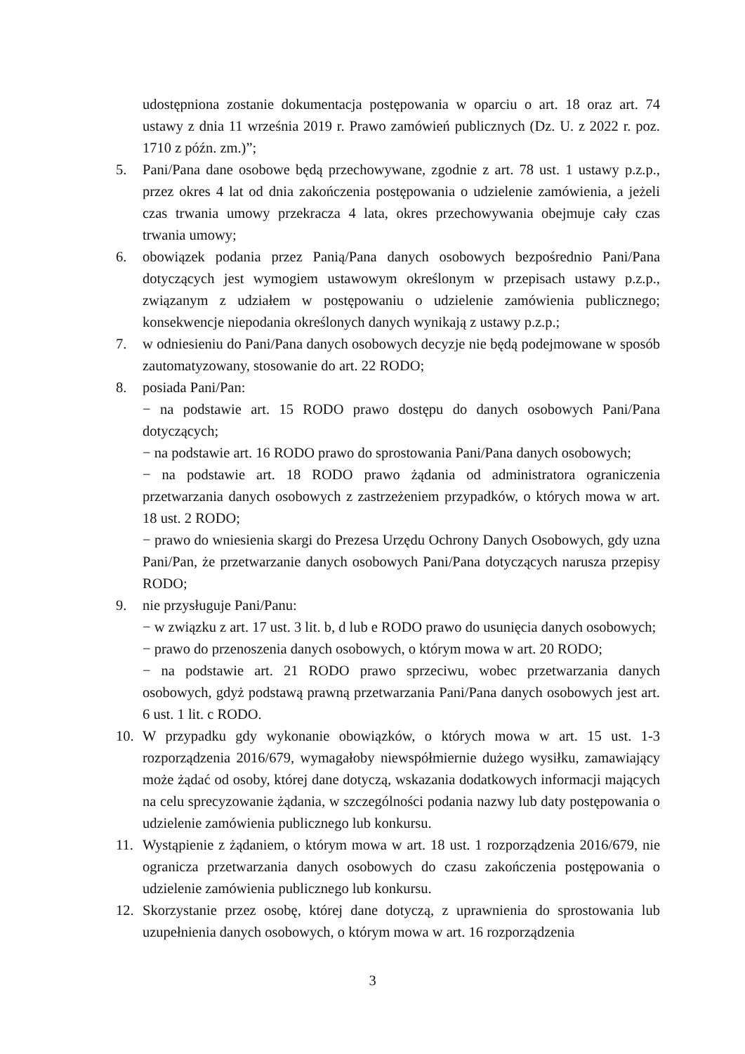udostępniona zostanie dokumentacja postępowania w oparciu o art. 18 oraz art. 74 ustawy z dnia 11 września 2019 r. Prawo zamówień publicznych (Dz. U. z 2022 r. poz. 1710 z późn. zm.)”;
5. Pani/Pana dane osobowe będą przechowywane, zgodnie z art. 78 ust. 1 ustawy p.z.p., przez okres 4 lat od dnia zakończenia postępowania o udzielenie zamówienia, a jeżeli czas trwania umowy przekracza 4 lata, okres przechowywania obejmuje cały czas trwania umowy;
6. obowiązek podania przez Panią/Pana danych osobowych bezpośrednio Pani/Pana dotyczących jest wymogiem ustawowym określonym w przepisach ustawy p.z.p., związanym z udziałem w postępowaniu o udzielenie zamówienia publicznego; konsekwencje niepodania określonych danych wynikają z ustawy p.z.p.;
7. w odniesieniu do Pani/Pana danych osobowych decyzje nie będą podejmowane w sposób zautomatyzowany, stosowanie do art. 22 RODO;
8. posiada Pani/Pan:
− na podstawie art. 15 RODO prawo dostępu do danych osobowych Pani/Pana dotyczących;
− na podstawie art. 16 RODO prawo do sprostowania Pani/Pana danych osobowych;
− na podstawie art. 18 RODO prawo żądania od administratora ograniczenia przetwarzania danych osobowych z zastrzeżeniem przypadków, o których mowa w art. 18 ust. 2 RODO;
− prawo do wniesienia skargi do Prezesa Urzędu Ochrony Danych Osobowych, gdy uzna Pani/Pan, że przetwarzanie danych osobowych Pani/Pana dotyczących narusza przepisy RODO;
9. nie przysługuje Pani/Panu:
− w związku z art. 17 ust. 3 lit. b, d lub e RODO prawo do usunięcia danych osobowych;
− prawo do przenoszenia danych osobowych, o którym mowa w art. 20 RODO;
− na podstawie art. 21 RODO prawo sprzeciwu, wobec przetwarzania danych osobowych, gdyż podstawą prawną przetwarzania Pani/Pana danych osobowych jest art. 6 ust. 1 lit. c RODO.
10. W przypadku gdy wykonanie obowiązków, o których mowa w art. 15 ust. 1-3 rozporządzenia 2016/679, wymagałoby niewspółmiernie dużego wysiłku, zamawiający może żądać od osoby, której dane dotyczą, wskazania dodatkowych informacji mających na celu sprecyzowanie żądania, w szczególności podania nazwy lub daty postępowania o udzielenie zamówienia publicznego lub konkursu.
11. Wystąpienie z żądaniem, o którym mowa w art. 18 ust. 1 rozporządzenia 2016/679, nie ogranicza przetwarzania danych osobowych do czasu zakończenia postępowania o udzielenie zamówienia publicznego lub konkursu.
12. Skorzystanie przez osobę, której dane dotyczą, z uprawnienia do sprostowania lub uzupełnienia danych osobowych, o którym mowa w art. 16 rozporządzenia
3